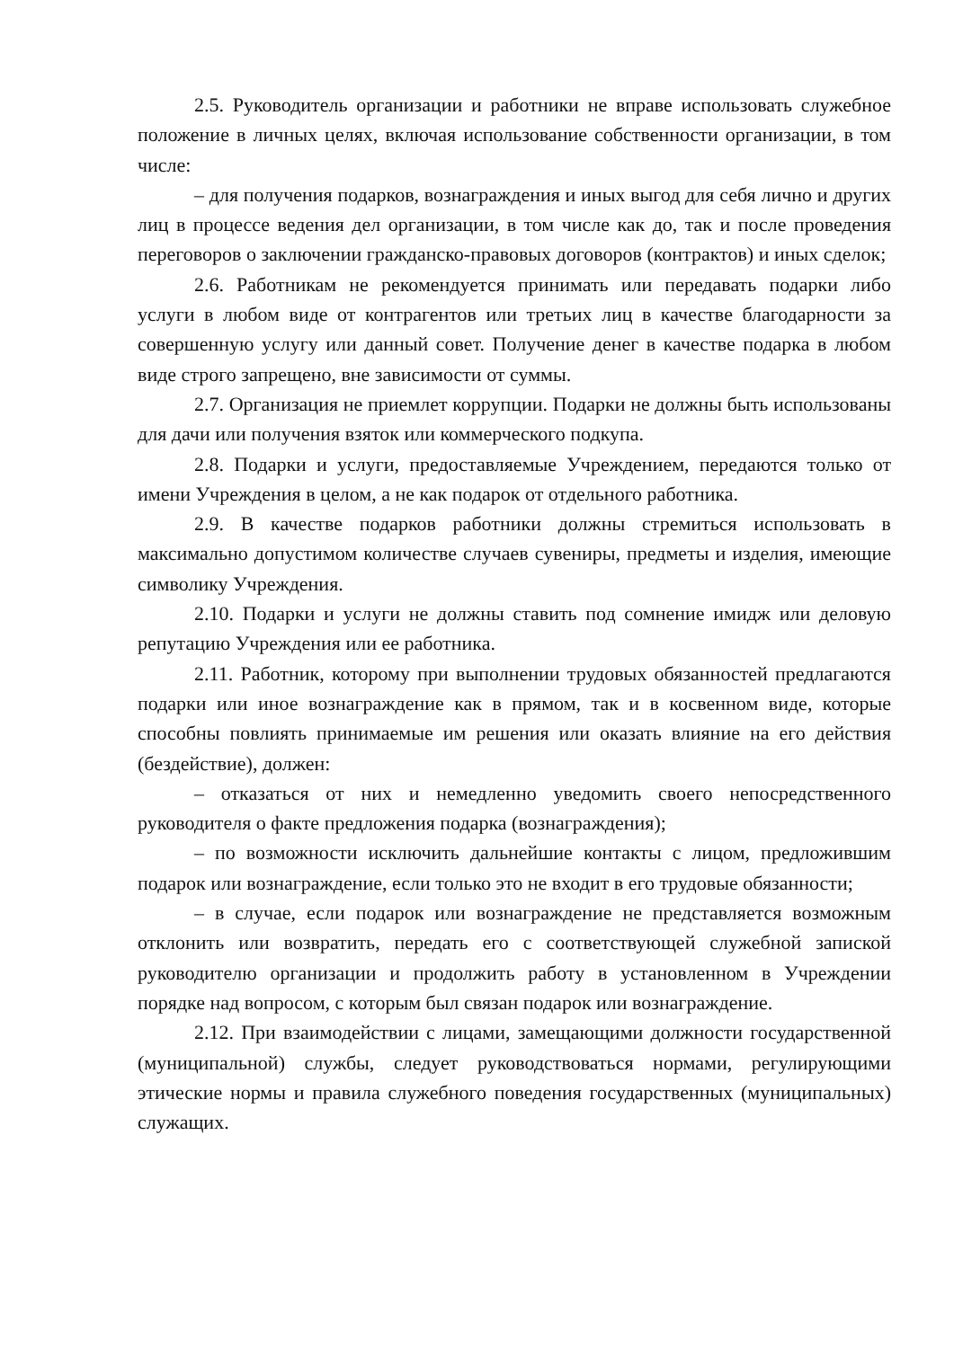2.5. Руководитель организации и работники не вправе использовать служебное положение в личных целях, включая использование собственности организации, в том числе:
– для получения подарков, вознаграждения и иных выгод для себя лично и других лиц в процессе ведения дел организации, в том числе как до, так и после проведения переговоров о заключении гражданско-правовых договоров (контрактов) и иных сделок;
2.6. Работникам не рекомендуется принимать или передавать подарки либо услуги в любом виде от контрагентов или третьих лиц в качестве благодарности за совершенную услугу или данный совет. Получение денег в качестве подарка в любом виде строго запрещено, вне зависимости от суммы.
2.7. Организация не приемлет коррупции. Подарки не должны быть использованы для дачи или получения взяток или коммерческого подкупа.
2.8. Подарки и услуги, предоставляемые Учреждением, передаются только от имени Учреждения в целом, а не как подарок от отдельного работника.
2.9. В качестве подарков работники должны стремиться использовать в максимально допустимом количестве случаев сувениры, предметы и изделия, имеющие символику Учреждения.
2.10. Подарки и услуги не должны ставить под сомнение имидж или деловую репутацию Учреждения или ее работника.
2.11. Работник, которому при выполнении трудовых обязанностей предлагаются подарки или иное вознаграждение как в прямом, так и в косвенном виде, которые способны повлиять принимаемые им решения или оказать влияние на его действия (бездействие), должен:
– отказаться от них и немедленно уведомить своего непосредственного руководителя о факте предложения подарка (вознаграждения);
– по возможности исключить дальнейшие контакты с лицом, предложившим подарок или вознаграждение, если только это не входит в его трудовые обязанности;
– в случае, если подарок или вознаграждение не представляется возможным отклонить или возвратить, передать его с соответствующей служебной запиской руководителю организации и продолжить работу в установленном в Учреждении порядке над вопросом, с которым был связан подарок или вознаграждение.
2.12. При взаимодействии с лицами, замещающими должности государственной (муниципальной) службы, следует руководствоваться нормами, регулирующими этические нормы и правила служебного поведения государственных (муниципальных) служащих.